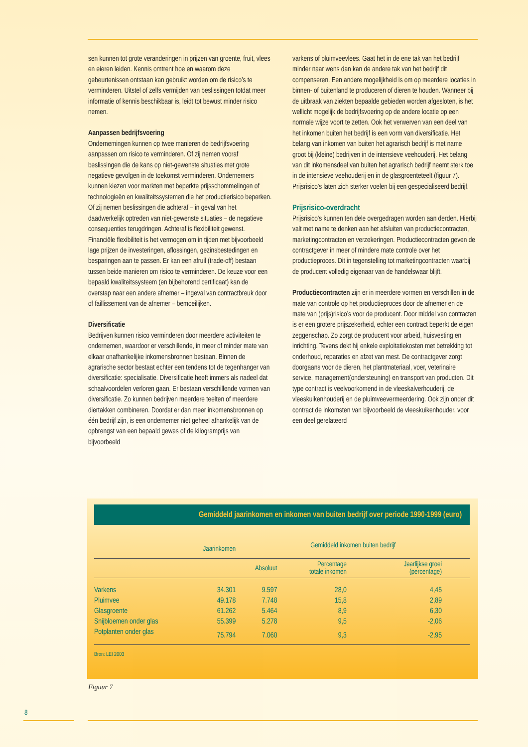sen kunnen tot grote veranderingen in prijzen van groente, fruit, vlees en eieren leiden. Kennis omtrent hoe en waarom deze gebeurtenissen ontstaan kan gebruikt worden om de risico’s te verminderen. Uitstel of zelfs vermijden van beslissingen totdat meer informatie of kennis beschikbaar is, leidt tot bewust minder risico nemen.
Aanpassen bedrijfsvoering
Ondernemingen kunnen op twee manieren de bedrijfsvoering aanpassen om risico te verminderen. Of zij nemen vooraf beslissingen die de kans op niet-gewenste situaties met grote negatieve gevolgen in de toekomst verminderen. Ondernemers kunnen kiezen voor markten met beperkte prijsschommelingen of technologieën en kwaliteitssystemen die het productierisico beperken. Of zij nemen beslissingen die achteraf – in geval van het daadwerkelijk optreden van niet-gewenste situaties – de negatieve consequenties terugdringen. Achteraf is flexibiliteit gewenst. Financiële flexibiliteit is het vermogen om in tijden met bijvoorbeeld lage prijzen de investeringen, aflossingen, gezinsbestedingen en besparingen aan te passen. Er kan een afruil (trade-off) bestaan tussen beide manieren om risico te verminderen. De keuze voor een bepaald kwaliteitssysteem (en bijbehorend certificaat) kan de overstap naar een andere afnemer – ingeval van contractbreuk door of faillissement van de afnemer – bemoeilijken.
Diversificatie
Bedrijven kunnen risico verminderen door meerdere activiteiten te ondernemen, waardoor er verschillende, in meer of minder mate van elkaar onafhankelijke inkomensbronnen bestaan. Binnen de agrarische sector bestaat echter een tendens tot de tegenhanger van diversificatie: specialisatie. Diversificatie heeft immers als nadeel dat schaalvoordelen verloren gaan. Er bestaan verschillende vormen van diversificatie. Zo kunnen bedrijven meerdere teelten of meerdere diertakken combineren. Doordat er dan meer inkomensbronnen op één bedrijf zijn, is een ondernemer niet geheel afhankelijk van de opbrengst van een bepaald gewas of de kilogramprijs van bijvoorbeeld
varkens of pluimveevlees. Gaat het in de ene tak van het bedrijf minder naar wens dan kan de andere tak van het bedrijf dit compenseren. Een andere mogelijkheid is om op meerdere locaties in binnen- of buitenland te produceren of dieren te houden. Wanneer bij de uitbraak van ziekten bepaalde gebieden worden afgesloten, is het wellicht mogelijk de bedrijfsvoering op de andere locatie op een normale wijze voort te zetten. Ook het verwerven van een deel van het inkomen buiten het bedrijf is een vorm van diversificatie. Het belang van inkomen van buiten het agrarisch bedrijf is met name groot bij (kleine) bedrijven in de intensieve veehouderij. Het belang van dit inkomensdeel van buiten het agrarisch bedrijf neemt sterk toe in de intensieve veehouderij en in de glasgroenteteelt (figuur 7). Prijsrisico’s laten zich sterker voelen bij een gespecialiseerd bedrijf.
Prijsrisico-overdracht
Prijsrisico’s kunnen ten dele overgedragen worden aan derden. Hierbij valt met name te denken aan het afsluiten van productiecontracten, marketingcontracten en verzekeringen. Productiecontracten geven de contractgever in meer of mindere mate controle over het productieproces. Dit in tegenstelling tot marketingcontracten waarbij de producent volledig eigenaar van de handelswaar blijft.
Productiecontracten zijn er in meerdere vormen en verschillen in de mate van controle op het productieproces door de afnemer en de mate van (prijs)risico’s voor de producent. Door middel van contracten is er een grotere prijszekerheid, echter een contract beperkt de eigen zeggenschap. Zo zorgt de producent voor arbeid, huisvesting en inrichting. Tevens dekt hij enkele exploitatiekosten met betrekking tot onderhoud, reparaties en afzet van mest. De contractgever zorgt doorgaans voor de dieren, het plantmateriaal, voer, veterinaire service, management(ondersteuning) en transport van producten. Dit type contract is veelvoorkomend in de vleeskalverhouderij, de vleeskuikenhouderij en de pluimveevermeerdering. Ook zijn onder dit contract de inkomsten van bijvoorbeeld de vleeskuikenhouder, voor een deel gerelateerd
Gemiddeld jaarinkomen en inkomen van buiten bedrijf over periode 1990-1999 (euro)
| | Jaarinkomen | Gemiddeld inkomen buiten bedrijf | | |
| --- | --- | --- | --- | --- |
| | | Absoluut | Percentage totale inkomen | Jaarlijkse groei (percentage) |
| Varkens | 34.301 | 9.597 | 28,0 | 4,45 |
| Pluimvee | 49.178 | 7.748 | 15,8 | 2,89 |
| Glasgroente | 61.262 | 5.464 | 8,9 | 6,30 |
| Snijbloemen onder glas | 55.399 | 5.278 | 9,5 | -2,06 |
| Potplanten onder glas | 75.794 | 7.060 | 9,3 | -2,95 |
Bron: LEI 2003
Figuur 7
8